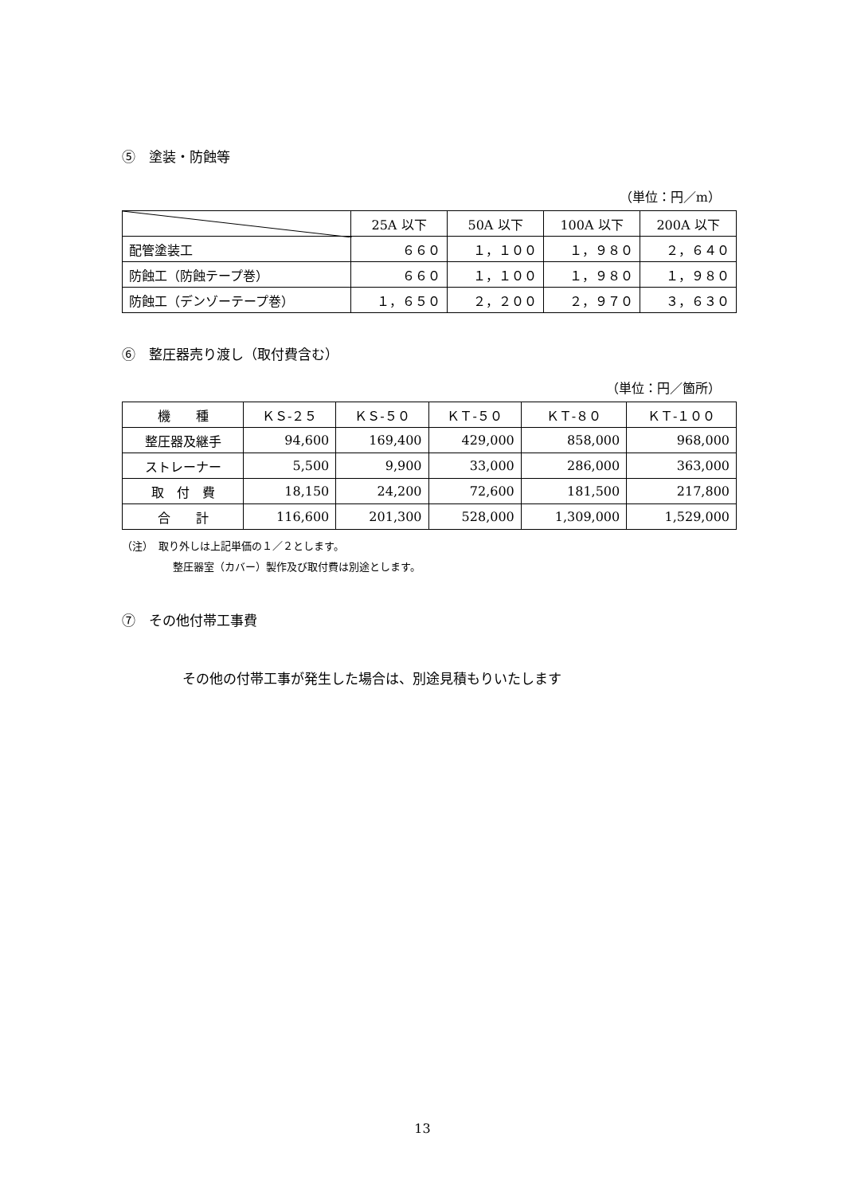⑤　塗装・防蝕等
（単位：円／m）
| | 25A 以下 | 50A 以下 | 100A 以下 | 200A 以下 |
| --- | --- | --- | --- | --- |
| 配管塗装工 | ６６０ | １，１００ | １，９８０ | ２，６４０ |
| 防蝕工（防蝕テープ巻） | ６６０ | １，１００ | １，９８０ | １，９８０ |
| 防蝕工（デンゾーテープ巻） | １，６５０ | ２，２００ | ２，９７０ | ３，６３０ |
⑥　整圧器売り渡し（取付費含む）
（単位：円／箇所）
| 機 種 | ＫＳ-２５ | ＫＳ-５０ | ＫＴ-５０ | ＫＴ-８０ | ＫＴ-１００ |
| --- | --- | --- | --- | --- | --- |
| 整圧器及継手 | 94,600 | 169,400 | 429,000 | 858,000 | 968,000 |
| ストレーナー | 5,500 | 9,900 | 33,000 | 286,000 | 363,000 |
| 取 付 費 | 18,150 | 24,200 | 72,600 | 181,500 | 217,800 |
| 合 計 | 116,600 | 201,300 | 528,000 | 1,309,000 | 1,529,000 |
（注）　取り外しは上記単価の１／２とします。
整圧器室（カバー）製作及び取付費は別途とします。
⑦　その他付帯工事費
その他の付帯工事が発生した場合は、別途見積もりいたします
13